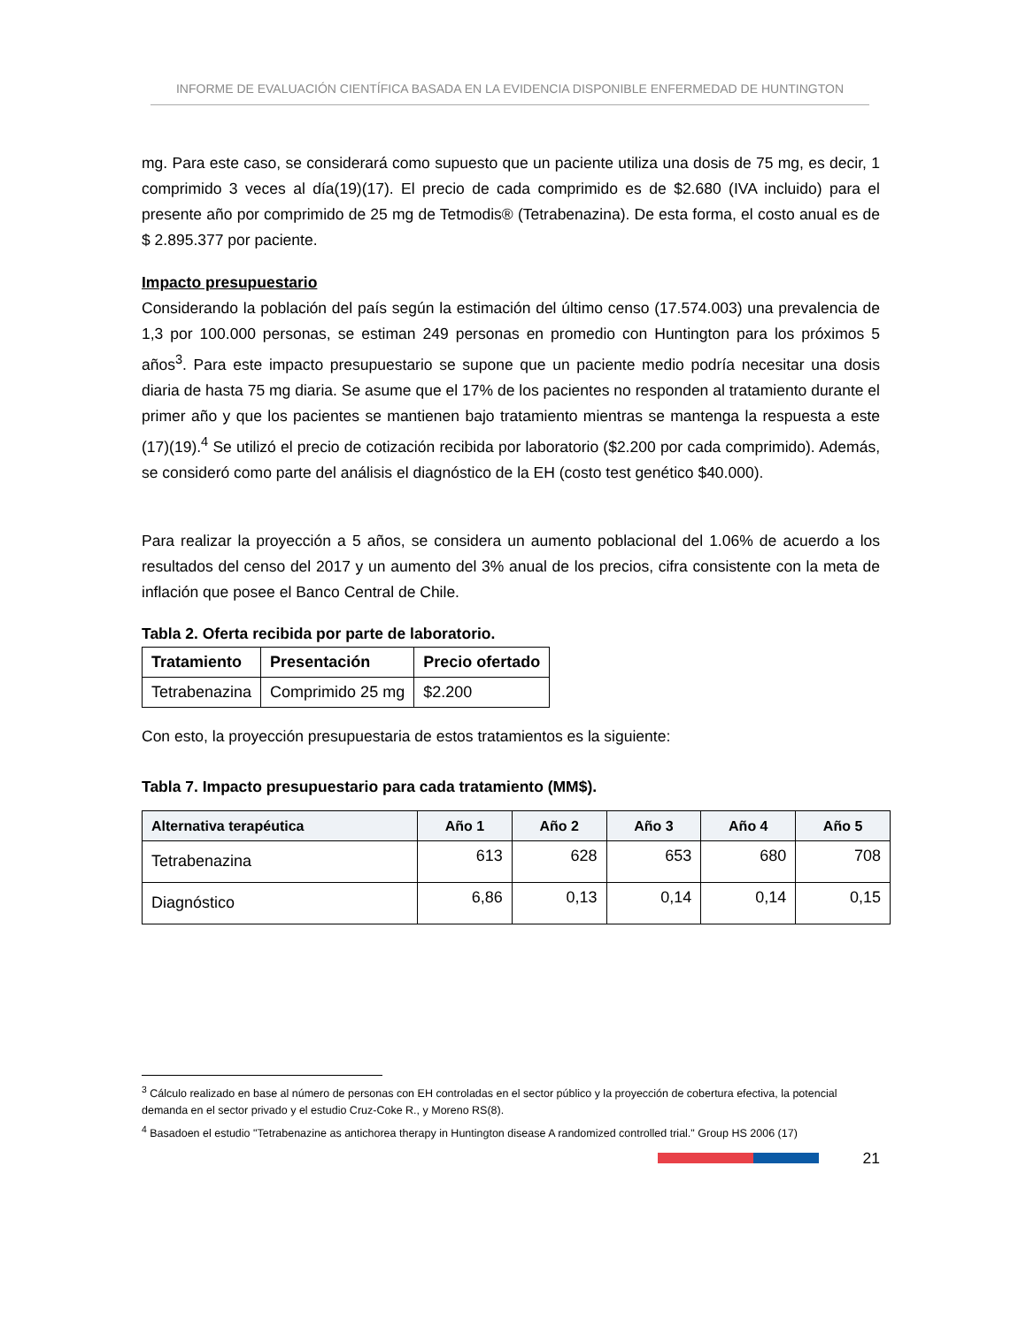INFORME DE EVALUACIÓN CIENTÍFICA BASADA EN LA EVIDENCIA DISPONIBLE ENFERMEDAD DE HUNTINGTON
mg. Para este caso, se considerará como supuesto que un paciente utiliza una dosis de 75 mg, es decir, 1 comprimido 3 veces al día(19)(17). El precio de cada comprimido es de $2.680 (IVA incluido) para el presente año por comprimido de 25 mg de Tetmodis® (Tetrabenazina). De esta forma, el costo anual es de $ 2.895.377 por paciente.
Impacto presupuestario
Considerando la población del país según la estimación del último censo (17.574.003) una prevalencia de 1,3 por 100.000 personas, se estiman 249 personas en promedio con Huntington para los próximos 5 años<sup>3</sup>. Para este impacto presupuestario se supone que un paciente medio podría necesitar una dosis diaria de hasta 75 mg diaria. Se asume que el 17% de los pacientes no responden al tratamiento durante el primer año y que los pacientes se mantienen bajo tratamiento mientras se mantenga la respuesta a este (17)(19).<sup>4</sup> Se utilizó el precio de cotización recibida por laboratorio ($2.200 por cada comprimido). Además, se consideró como parte del análisis el diagnóstico de la EH (costo test genético $40.000).
Para realizar la proyección a 5 años, se considera un aumento poblacional del 1.06% de acuerdo a los resultados del censo del 2017 y un aumento del 3% anual de los precios, cifra consistente con la meta de inflación que posee el Banco Central de Chile.
Tabla 2. Oferta recibida por parte de laboratorio.
| Tratamiento | Presentación | Precio ofertado |
| --- | --- | --- |
| Tetrabenazina | Comprimido 25 mg | $2.200 |
Con esto, la proyección presupuestaria de estos tratamientos es la siguiente:
Tabla 7. Impacto presupuestario para cada tratamiento (MM$).
| Alternativa terapéutica | Año 1 | Año 2 | Año 3 | Año 4 | Año 5 |
| --- | --- | --- | --- | --- | --- |
| Tetrabenazina | 613 | 628 | 653 | 680 | 708 |
| Diagnóstico | 6,86 | 0,13 | 0,14 | 0,14 | 0,15 |
<sup>3</sup> Cálculo realizado en base al número de personas con EH controladas en el sector público y la proyección de cobertura efectiva, la potencial demanda en el sector privado y el estudio Cruz-Coke R., y Moreno RS(8).
<sup>4</sup> Basadoen el estudio "Tetrabenazine as antichorea therapy in Huntington disease A randomized controlled trial." Group HS 2006 (17)
21